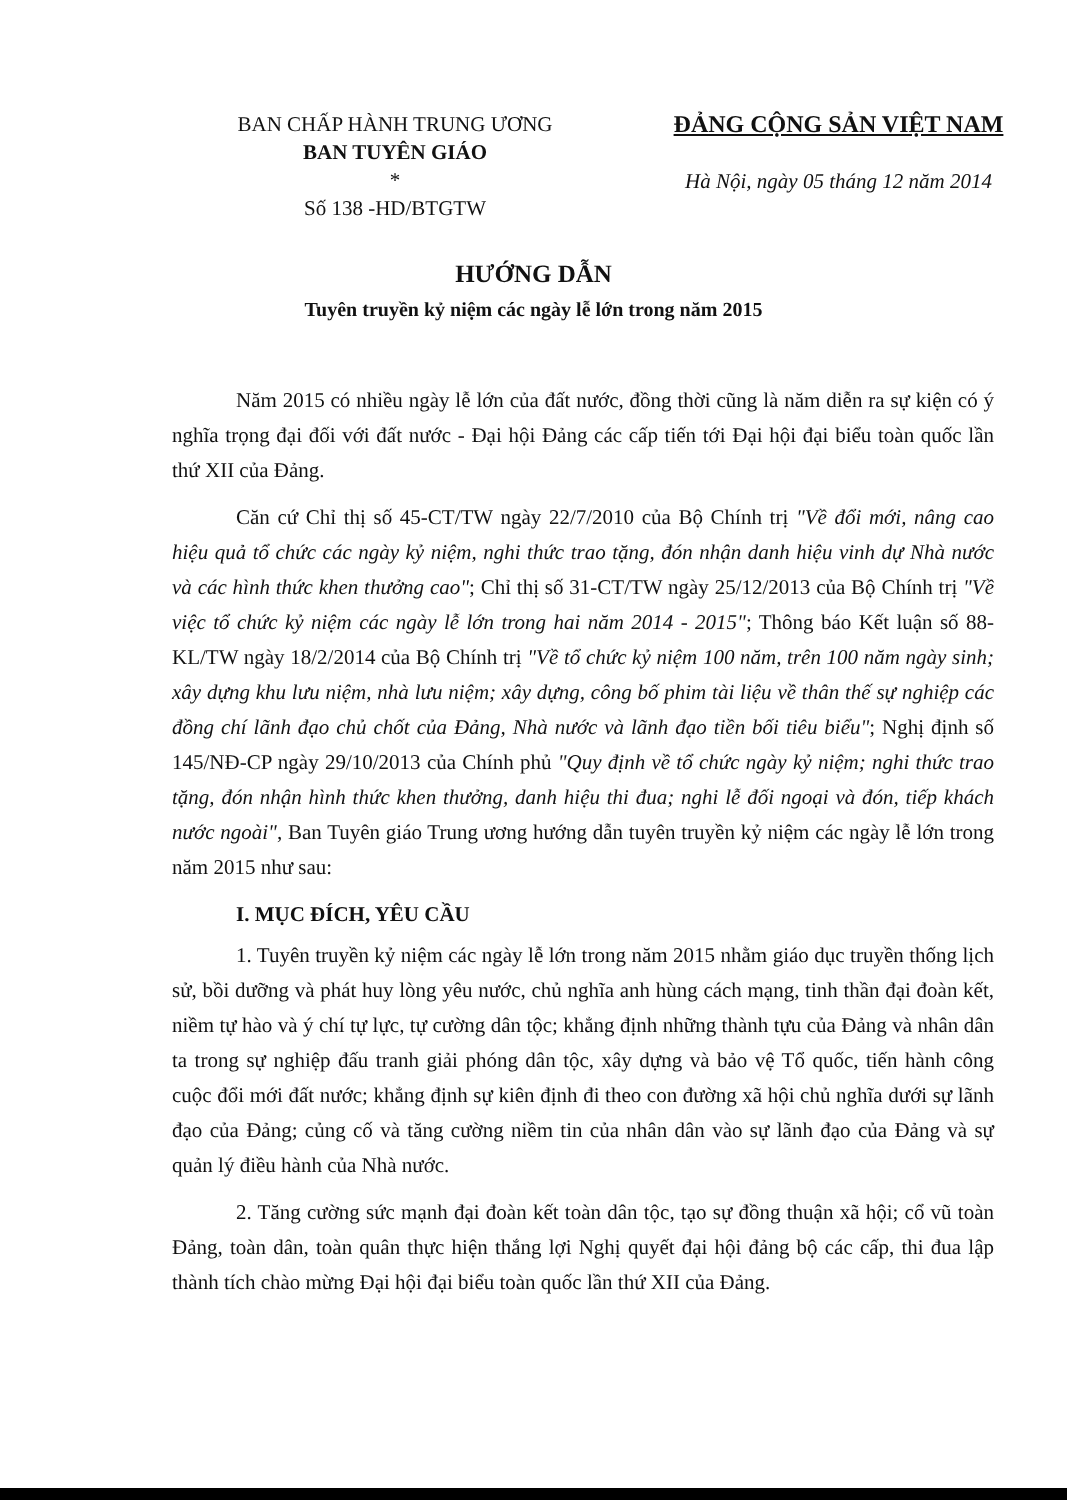BAN CHẤP HÀNH TRUNG ƯƠNG
BAN TUYÊN GIÁO
*
Số 138 -HD/BTGTW
ĐẢNG CỘNG SẢN VIỆT NAM
Hà Nội, ngày 05 tháng 12 năm 2014
HƯỚNG DẪN
Tuyên truyền kỷ niệm các ngày lễ lớn trong năm 2015
Năm 2015 có nhiều ngày lễ lớn của đất nước, đồng thời cũng là năm diễn ra sự kiện có ý nghĩa trọng đại đối với đất nước - Đại hội Đảng các cấp tiến tới Đại hội đại biểu toàn quốc lần thứ XII của Đảng.
Căn cứ Chỉ thị số 45-CT/TW ngày 22/7/2010 của Bộ Chính trị "Về đổi mới, nâng cao hiệu quả tổ chức các ngày kỷ niệm, nghi thức trao tặng, đón nhận danh hiệu vinh dự Nhà nước và các hình thức khen thưởng cao"; Chỉ thị số 31-CT/TW ngày 25/12/2013 của Bộ Chính trị "Về việc tổ chức kỷ niệm các ngày lễ lớn trong hai năm 2014 - 2015"; Thông báo Kết luận số 88-KL/TW ngày 18/2/2014 của Bộ Chính trị "Về tổ chức kỷ niệm 100 năm, trên 100 năm ngày sinh; xây dựng khu lưu niệm, nhà lưu niệm; xây dựng, công bố phim tài liệu về thân thế sự nghiệp các đồng chí lãnh đạo chủ chốt của Đảng, Nhà nước và lãnh đạo tiền bối tiêu biểu"; Nghị định số 145/NĐ-CP ngày 29/10/2013 của Chính phủ "Quy định về tổ chức ngày kỷ niệm; nghi thức trao tặng, đón nhận hình thức khen thưởng, danh hiệu thi đua; nghi lễ đối ngoại và đón, tiếp khách nước ngoài", Ban Tuyên giáo Trung ương hướng dẫn tuyên truyền kỷ niệm các ngày lễ lớn trong năm 2015 như sau:
I. MỤC ĐÍCH, YÊU CẦU
1. Tuyên truyền kỷ niệm các ngày lễ lớn trong năm 2015 nhằm giáo dục truyền thống lịch sử, bồi dưỡng và phát huy lòng yêu nước, chủ nghĩa anh hùng cách mạng, tinh thần đại đoàn kết, niềm tự hào và ý chí tự lực, tự cường dân tộc; khẳng định những thành tựu của Đảng và nhân dân ta trong sự nghiệp đấu tranh giải phóng dân tộc, xây dựng và bảo vệ Tổ quốc, tiến hành công cuộc đổi mới đất nước; khẳng định sự kiên định đi theo con đường xã hội chủ nghĩa dưới sự lãnh đạo của Đảng; củng cố và tăng cường niềm tin của nhân dân vào sự lãnh đạo của Đảng và sự quản lý điều hành của Nhà nước.
2. Tăng cường sức mạnh đại đoàn kết toàn dân tộc, tạo sự đồng thuận xã hội; cổ vũ toàn Đảng, toàn dân, toàn quân thực hiện thắng lợi Nghị quyết đại hội đảng bộ các cấp, thi đua lập thành tích chào mừng Đại hội đại biểu toàn quốc lần thứ XII của Đảng.